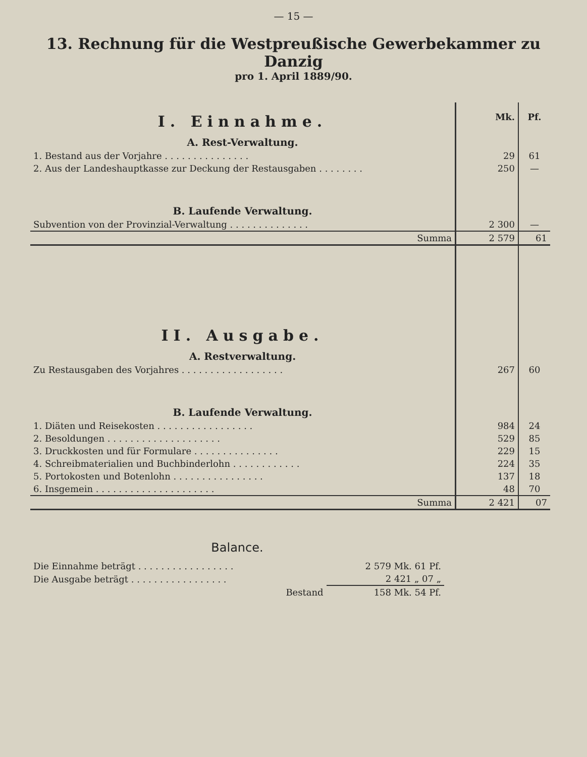— 15 —
13. Rechnung für die Westpreußische Gewerbekammer zu Danzig
pro 1. April 1889/90.
| I. Einnahme. | Mk. | Pf. |
| A. Rest-Verwaltung. | | |
| 1. Bestand aus der Vorjahre . . . . . . . . . . . . . . . | 29 | 61 |
| 2. Aus der Landeshauptkasse zur Deckung der Restausgaben . . . . . . . . | 250 | — |
| B. Laufende Verwaltung. | | |
| Subvention von der Provinzial-Verwaltung . . . . . . . . . . . . . . | 2 300 | — |
| Summa | 2 579 | 61 |
| II. Ausgabe. | | |
| A. Restverwaltung. | | |
| Zu Restausgaben des Vorjahres . . . . . . . . . . . . . . . . . . | 267 | 60 |
| B. Laufende Verwaltung. | | |
| 1. Diäten und Reisekosten . . . . . . . . . . . . . . . . . | 984 | 24 |
| 2. Besoldungen . . . . . . . . . . . . . . . . . . . . | 529 | 85 |
| 3. Druckkosten und für Formulare . . . . . . . . . . . . . . . | 229 | 15 |
| 4. Schreibmaterialien und Buchbinderlohn . . . . . . . . . . . . | 224 | 35 |
| 5. Portokosten und Botenlohn . . . . . . . . . . . . . . . . | 137 | 18 |
| 6. Insgemein . . . . . . . . . . . . . . . . . . . . . | 48 | 70 |
| Summa | 2 421 | 07 |
Balance.
| Die Einnahme beträgt . . . . . . . . . . . . . . . . . | 2 579 Mk. 61 Pf. |
| Die Ausgabe beträgt . . . . . . . . . . . . . . . . . | 2 421 „ 07 „ |
| Bestand | 158 Mk. 54 Pf. |